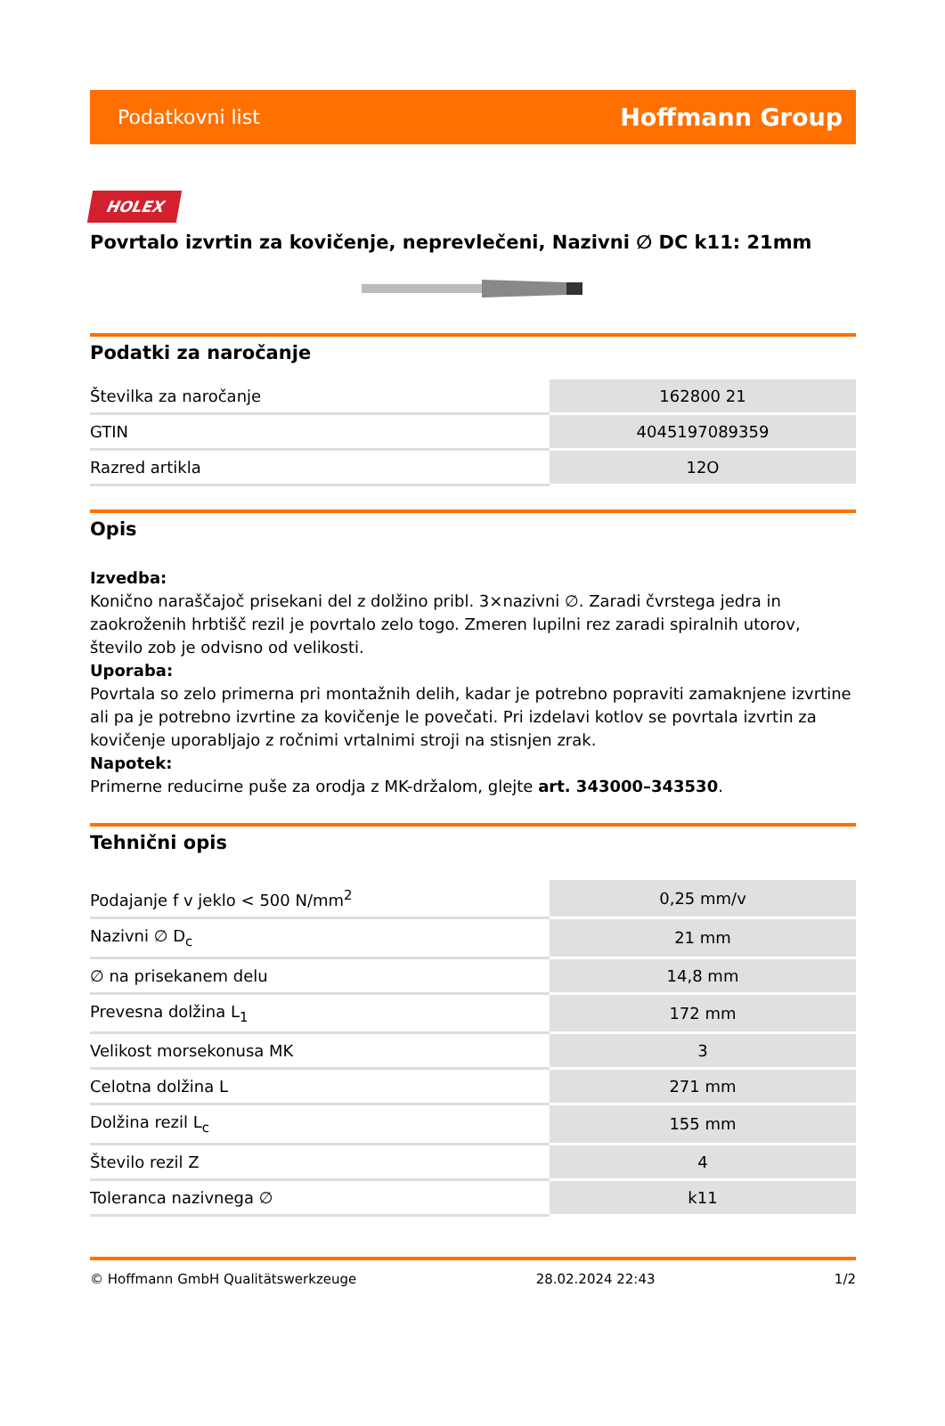Podatkovni list Hoffmann Group
HOLEX
Povrtalo izvrtin za kovičenje, neprevlečeni, Nazivni ∅ DC k11: 21mm
Podatki za naročanje
| Številka za naročanje | 162800 21 |
| GTIN | 4045197089359 |
| Razred artikla | 12O |
Opis
Izvedba:
Konično naraščajoč prisekani del z dolžino pribl. 3×nazivni ∅. Zaradi čvrstega jedra in zaokroženih hrbtišč rezil je povrtalo zelo togo. Zmeren lupilni rez zaradi spiralnih utorov, število zob je odvisno od velikosti.
Uporaba:
Povrtala so zelo primerna pri montažnih delih, kadar je potrebno popraviti zamaknjene izvrtine ali pa je potrebno izvrtine za kovičenje le povečati. Pri izdelavi kotlov se povrtala izvrtin za kovičenje uporabljajo z ročnimi vrtalnimi stroji na stisnjen zrak.
Napotek:
Primerne reducirne puše za orodja z MK-držalom, glejte art. 343000–343530.
Tehnični opis
| Podajanje f v jeklo < 500 N/mm<sup>2</sup> | 0,25 mm/v |
| Nazivni ∅ D<sub>c</sub> | 21 mm |
| ∅ na prisekanem delu | 14,8 mm |
| Prevesna dolžina L<sub>1</sub> | 172 mm |
| Velikost morsekonusa MK | 3 |
| Celotna dolžina L | 271 mm |
| Dolžina rezil L<sub>c</sub> | 155 mm |
| Število rezil Z | 4 |
| Toleranca nazivnega ∅ | k11 |
© Hoffmann GmbH Qualitätswerkzeuge 28.02.2024 22:43 1/2